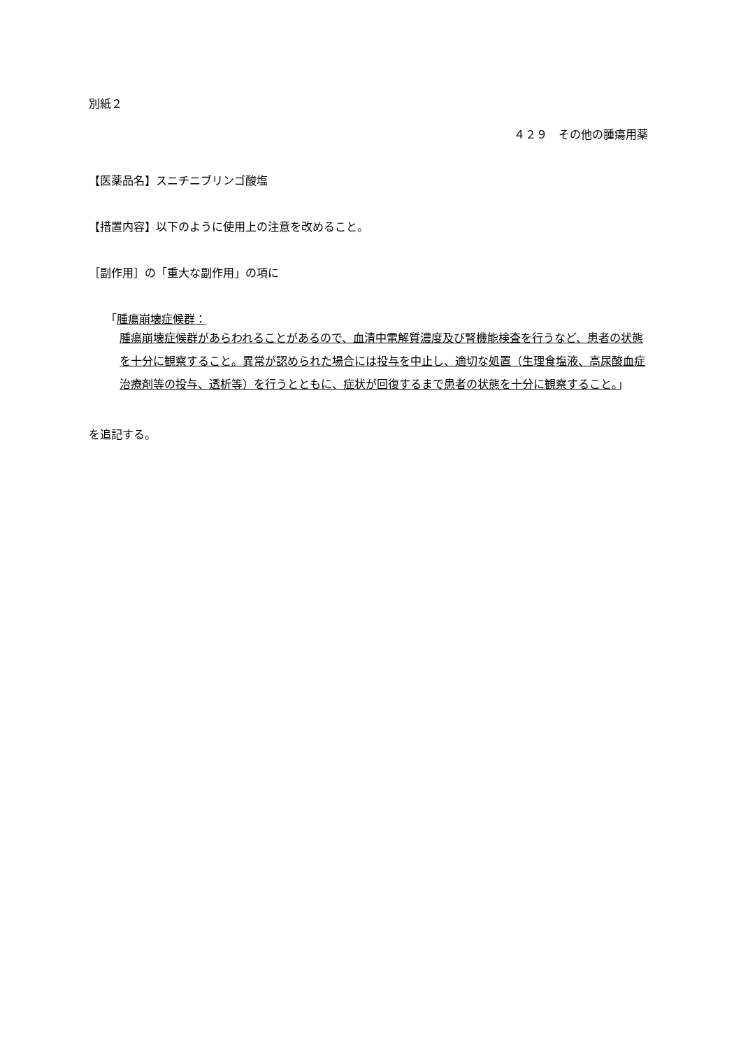別紙２
４２９　その他の腫瘍用薬
【医薬品名】スニチニブリンゴ酸塩
【措置内容】以下のように使用上の注意を改めること。
［副作用］の「重大な副作用」の項に
「腫瘍崩壊症候群：
腫瘍崩壊症候群があらわれることがあるので、血清中電解質濃度及び腎機能検査を行うなど、患者の状態を十分に観察すること。異常が認められた場合には投与を中止し、適切な処置（生理食塩液、高尿酸血症治療剤等の投与、透析等）を行うとともに、症状が回復するまで患者の状態を十分に観察すること。」
を追記する。